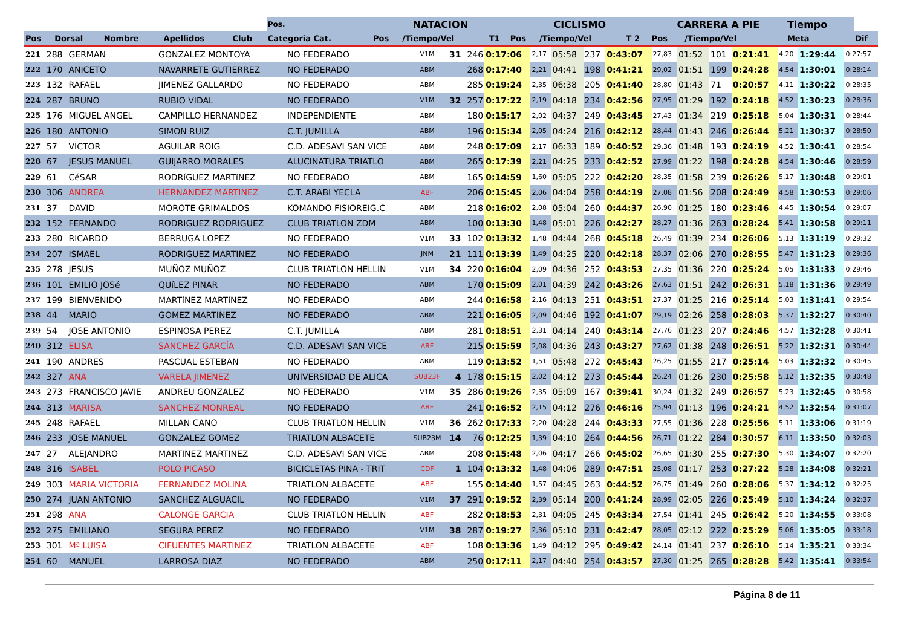| | | | | | Pos. | NATACION | | | CICLISMO | | | CARRERA A PIE | | | Tiempo | |
| --- | --- | --- | --- | --- | --- | --- | --- | --- | --- | --- | --- | --- | --- | --- | --- | --- |
| Pos | Dorsal | Nombre | Apellidos | Club | Categoria Cat. | Pos | /Tiempo/Vel | T1 | Pos | /Tiempo/Vel | T 2 | Pos | /Tiempo/Vel | | Meta | Dif |
| 221 | 288 | GERMAN | GONZALEZ MONTOYA | NO FEDERADO | V1M | 31 | 246 | 0:17:06 | 2,17 | 05:58 | 237 | 0:43:07 | 27,83 | 01:52 | 101 | 0:21:41 | 4,20 | 1:29:44 | 0:27:57 |
| 222 | 170 | ANICETO | NAVARRETE GUTIERREZ | NO FEDERADO | ABM | | 268 | 0:17:40 | 2,21 | 04:41 | 198 | 0:41:21 | 29,02 | 01:51 | 199 | 0:24:28 | 4,54 | 1:30:01 | 0:28:14 |
| 223 | 132 | RAFAEL | JIMENEZ GALLARDO | NO FEDERADO | ABM | | 285 | 0:19:24 | 2,35 | 06:38 | 205 | 0:41:40 | 28,80 | 01:43 | 71 | 0:20:57 | 4,11 | 1:30:22 | 0:28:35 |
| 224 | 287 | BRUNO | RUBIO VIDAL | NO FEDERADO | V1M | 32 | 257 | 0:17:22 | 2,19 | 04:18 | 234 | 0:42:56 | 27,95 | 01:29 | 192 | 0:24:18 | 4,52 | 1:30:23 | 0:28:36 |
| 225 | 176 | MIGUEL ANGEL | CAMPILLO HERNANDEZ | INDEPENDIENTE | ABM | | 180 | 0:15:17 | 2,02 | 04:37 | 249 | 0:43:45 | 27,43 | 01:34 | 219 | 0:25:18 | 5,04 | 1:30:31 | 0:28:44 |
| 226 | 180 | ANTONIO | SIMON RUIZ | C.T. JUMILLA | ABM | | 196 | 0:15:34 | 2,05 | 04:24 | 216 | 0:42:12 | 28,44 | 01:43 | 246 | 0:26:44 | 5,21 | 1:30:37 | 0:28:50 |
| 227 | 57 | VICTOR | AGUILAR ROIG | C.D. ADESAVI SAN VICE | ABM | | 248 | 0:17:09 | 2,17 | 06:33 | 189 | 0:40:52 | 29,36 | 01:48 | 193 | 0:24:19 | 4,52 | 1:30:41 | 0:28:54 |
| 228 | 67 | JESUS MANUEL | GUIJARRO MORALES | ALUCINATURA TRIATLO | ABM | | 265 | 0:17:39 | 2,21 | 04:25 | 233 | 0:42:52 | 27,99 | 01:22 | 198 | 0:24:28 | 4,54 | 1:30:46 | 0:28:59 |
| 229 | 61 | CéSAR | RODRíGUEZ MARTíNEZ | NO FEDERADO | ABM | | 165 | 0:14:59 | 1,60 | 05:05 | 222 | 0:42:20 | 28,35 | 01:58 | 239 | 0:26:26 | 5,17 | 1:30:48 | 0:29:01 |
| 230 | 306 | ANDREA | HERNANDEZ MARTINEZ | C.T. ARABI YECLA | ABF | | 206 | 0:15:45 | 2,06 | 04:04 | 258 | 0:44:19 | 27,08 | 01:56 | 208 | 0:24:49 | 4,58 | 1:30:53 | 0:29:06 |
| 231 | 37 | DAVID | MOROTE GRIMALDOS | KOMANDO FISIOREIG.C | ABM | | 218 | 0:16:02 | 2,08 | 05:04 | 260 | 0:44:37 | 26,90 | 01:25 | 180 | 0:23:46 | 4,45 | 1:30:54 | 0:29:07 |
| 232 | 152 | FERNANDO | RODRIGUEZ RODRIGUEZ | CLUB TRIATLON ZDM | ABM | | 100 | 0:13:30 | 1,48 | 05:01 | 226 | 0:42:27 | 28,27 | 01:36 | 263 | 0:28:24 | 5,41 | 1:30:58 | 0:29:11 |
| 233 | 280 | RICARDO | BERRUGA LOPEZ | NO FEDERADO | V1M | 33 | 102 | 0:13:32 | 1,48 | 04:44 | 268 | 0:45:18 | 26,49 | 01:39 | 234 | 0:26:06 | 5,13 | 1:31:19 | 0:29:32 |
| 234 | 207 | ISMAEL | RODRIGUEZ MARTINEZ | NO FEDERADO | JNM | 21 | 111 | 0:13:39 | 1,49 | 04:25 | 220 | 0:42:18 | 28,37 | 02:06 | 270 | 0:28:55 | 5,47 | 1:31:23 | 0:29:36 |
| 235 | 278 | JESUS | MUÑOZ MUÑOZ | CLUB TRIATLON HELLIN | V1M | 34 | 220 | 0:16:04 | 2,09 | 04:36 | 252 | 0:43:53 | 27,35 | 01:36 | 220 | 0:25:24 | 5,05 | 1:31:33 | 0:29:46 |
| 236 | 101 | EMILIO JOSé | QUíLEZ PINAR | NO FEDERADO | ABM | | 170 | 0:15:09 | 2,01 | 04:39 | 242 | 0:43:26 | 27,63 | 01:51 | 242 | 0:26:31 | 5,18 | 1:31:36 | 0:29:49 |
| 237 | 199 | BIENVENIDO | MARTíNEZ MARTíNEZ | NO FEDERADO | ABM | | 244 | 0:16:58 | 2,16 | 04:13 | 251 | 0:43:51 | 27,37 | 01:25 | 216 | 0:25:14 | 5,03 | 1:31:41 | 0:29:54 |
| 238 | 44 | MARIO | GOMEZ MARTINEZ | NO FEDERADO | ABM | | 221 | 0:16:05 | 2,09 | 04:46 | 192 | 0:41:07 | 29,19 | 02:26 | 258 | 0:28:03 | 5,37 | 1:32:27 | 0:30:40 |
| 239 | 54 | JOSE ANTONIO | ESPINOSA PEREZ | C.T. JUMILLA | ABM | | 281 | 0:18:51 | 2,31 | 04:14 | 240 | 0:43:14 | 27,76 | 01:23 | 207 | 0:24:46 | 4,57 | 1:32:28 | 0:30:41 |
| 240 | 312 | ELISA | SANCHEZ GARCÍA | C.D. ADESAVI SAN VICE | ABF | | 215 | 0:15:59 | 2,08 | 04:36 | 243 | 0:43:27 | 27,62 | 01:38 | 248 | 0:26:51 | 5,22 | 1:32:31 | 0:30:44 |
| 241 | 190 | ANDRES | PASCUAL ESTEBAN | NO FEDERADO | ABM | | 119 | 0:13:52 | 1,51 | 05:48 | 272 | 0:45:43 | 26,25 | 01:55 | 217 | 0:25:14 | 5,03 | 1:32:32 | 0:30:45 |
| 242 | 327 | ANA | VARELA JIMENEZ | UNIVERSIDAD DE ALICA | SUB23F | 4 | 178 | 0:15:15 | 2,02 | 04:12 | 273 | 0:45:44 | 26,24 | 01:26 | 230 | 0:25:58 | 5,12 | 1:32:35 | 0:30:48 |
| 243 | 273 | FRANCISCO JAVIE | ANDREU GONZALEZ | NO FEDERADO | V1M | 35 | 286 | 0:19:26 | 2,35 | 05:09 | 167 | 0:39:41 | 30,24 | 01:32 | 249 | 0:26:57 | 5,23 | 1:32:45 | 0:30:58 |
| 244 | 313 | MARISA | SANCHEZ MONREAL | NO FEDERADO | ABF | | 241 | 0:16:52 | 2,15 | 04:12 | 276 | 0:46:16 | 25,94 | 01:13 | 196 | 0:24:21 | 4,52 | 1:32:54 | 0:31:07 |
| 245 | 248 | RAFAEL | MILLAN CANO | CLUB TRIATLON HELLIN | V1M | 36 | 262 | 0:17:33 | 2,20 | 04:28 | 244 | 0:43:33 | 27,55 | 01:36 | 228 | 0:25:56 | 5,11 | 1:33:06 | 0:31:19 |
| 246 | 233 | JOSE MANUEL | GONZALEZ GOMEZ | TRIATLON ALBACETE | SUB23M | 14 | 76 | 0:12:25 | 1,39 | 04:10 | 264 | 0:44:56 | 26,71 | 01:22 | 284 | 0:30:57 | 6,11 | 1:33:50 | 0:32:03 |
| 247 | 27 | ALEJANDRO | MARTINEZ MARTINEZ | C.D. ADESAVI SAN VICE | ABM | | 208 | 0:15:48 | 2,06 | 04:17 | 266 | 0:45:02 | 26,65 | 01:30 | 255 | 0:27:30 | 5,30 | 1:34:07 | 0:32:20 |
| 248 | 316 | ISABEL | POLO PICASO | BICICLETAS PINA - TRIT | CDF | 1 | 104 | 0:13:32 | 1,48 | 04:06 | 289 | 0:47:51 | 25,08 | 01:17 | 253 | 0:27:22 | 5,28 | 1:34:08 | 0:32:21 |
| 249 | 303 | MARIA VICTORIA | FERNANDEZ MOLINA | TRIATLON ALBACETE | ABF | | 155 | 0:14:40 | 1,57 | 04:45 | 263 | 0:44:52 | 26,75 | 01:49 | 260 | 0:28:06 | 5,37 | 1:34:12 | 0:32:25 |
| 250 | 274 | JUAN ANTONIO | SANCHEZ ALGUACIL | NO FEDERADO | V1M | 37 | 291 | 0:19:52 | 2,39 | 05:14 | 200 | 0:41:24 | 28,99 | 02:05 | 226 | 0:25:49 | 5,10 | 1:34:24 | 0:32:37 |
| 251 | 298 | ANA | CALONGE GARCIA | CLUB TRIATLON HELLIN | ABF | | 282 | 0:18:53 | 2,31 | 04:05 | 245 | 0:43:34 | 27,54 | 01:41 | 245 | 0:26:42 | 5,20 | 1:34:55 | 0:33:08 |
| 252 | 275 | EMILIANO | SEGURA PEREZ | NO FEDERADO | V1M | 38 | 287 | 0:19:27 | 2,36 | 05:10 | 231 | 0:42:47 | 28,05 | 02:12 | 222 | 0:25:29 | 5,06 | 1:35:05 | 0:33:18 |
| 253 | 301 | Mª LUISA | CIFUENTES MARTINEZ | TRIATLON ALBACETE | ABF | | 108 | 0:13:36 | 1,49 | 04:12 | 295 | 0:49:42 | 24,14 | 01:41 | 237 | 0:26:10 | 5,14 | 1:35:21 | 0:33:34 |
| 254 | 60 | MANUEL | LARROSA DIAZ | NO FEDERADO | ABM | | 250 | 0:17:11 | 2,17 | 04:40 | 254 | 0:43:57 | 27,30 | 01:25 | 265 | 0:28:28 | 5,42 | 1:35:41 | 0:33:54 |
Página 8 de 11